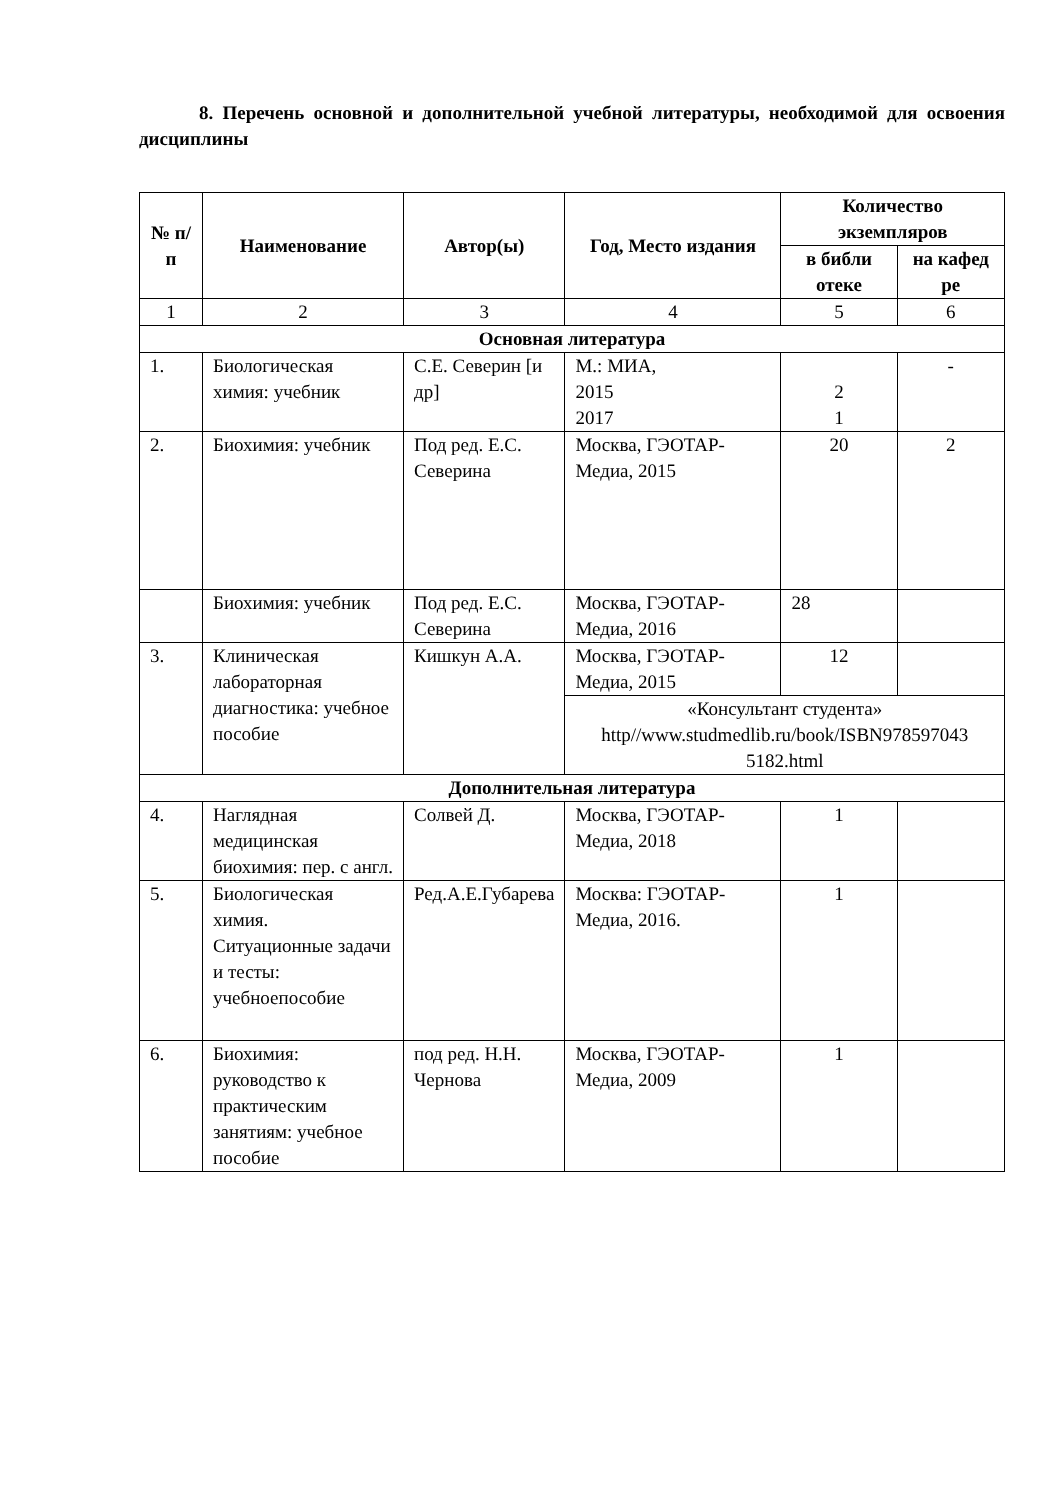8. Перечень основной и дополнительной учебной литературы, необходимой для освоения дисциплины
| № п/п | Наименование | Автор(ы) | Год, Место издания | Количество экземпляров | |
| --- | --- | --- | --- | --- | --- |
| | | | | в библи отеке | на кафед ре |
| 1 | 2 | 3 | 4 | 5 | 6 |
| Основная литература | | | | | |
| 1. | Биологическая химия: учебник | С.Е. Северин [и др] | М.: МИА, 2015 2017 | 2 1 | - |
| 2. | Биохимия: учебник | Под ред. Е.С. Северина | Москва, ГЭОТАР-Медиа, 2015 | 20 | 2 |
| | Биохимия: учебник | Под ред. Е.С. Северина | Москва, ГЭОТАР-Медиа, 2016 | 28 | |
| 3. | Клиническая лабораторная диагностика: учебное пособие | Кишкун А.А. | Москва, ГЭОТАР-Медиа, 2015 | 12 | |
| | | | «Консультант студента» http//www.studmedlib.ru/book/ISBN978597043 5182.html | | |
| Дополнительная литература | | | | | |
| 4. | Наглядная медицинская биохимия: пер. с англ. | Солвей Д. | Москва, ГЭОТАР-Медиа, 2018 | 1 | |
| 5. | Биологическая химия. Ситуационные задачи и тесты: учебноепособие | Ред.А.Е.Губарева | Москва: ГЭОТАР-Медиа, 2016. | 1 | |
| 6. | Биохимия: руководство к практическим занятиям: учебное пособие | под ред. Н.Н. Чернова | Москва, ГЭОТАР-Медиа, 2009 | 1 | |